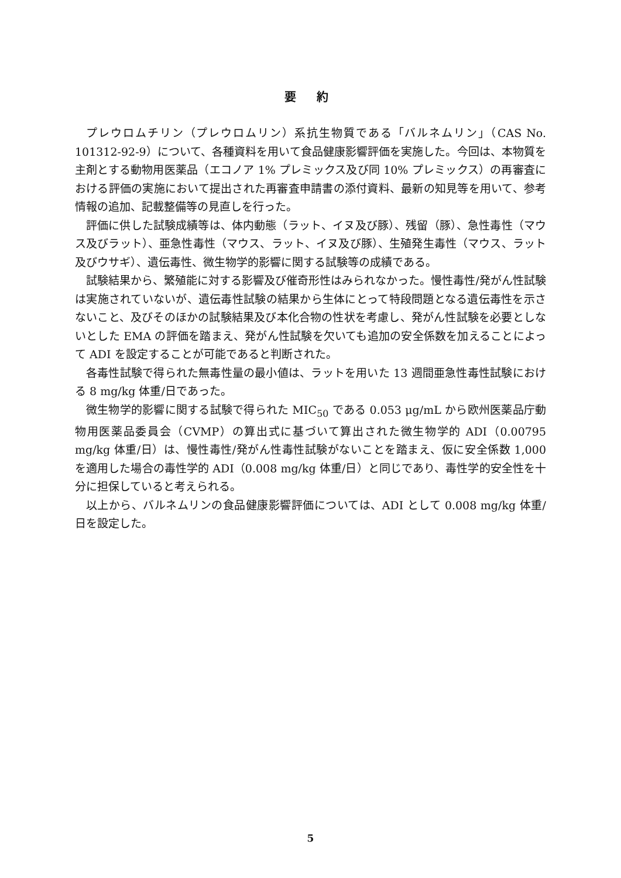要 約
プレウロムチリン（プレウロムリン）系抗生物質である「バルネムリン」（CAS No. 101312-92-9）について、各種資料を用いて食品健康影響評価を実施した。今回は、本物質を主剤とする動物用医薬品（エコノア 1% プレミックス及び同 10% プレミックス）の再審査における評価の実施において提出された再審査申請書の添付資料、最新の知見等を用いて、参考情報の追加、記載整備等の見直しを行った。
評価に供した試験成績等は、体内動態（ラット、イヌ及び豚）、残留（豚）、急性毒性（マウス及びラット）、亜急性毒性（マウス、ラット、イヌ及び豚）、生殖発生毒性（マウス、ラット及びウサギ）、遺伝毒性、微生物学的影響に関する試験等の成績である。
試験結果から、繁殖能に対する影響及び催奇形性はみられなかった。慢性毒性/発がん性試験は実施されていないが、遺伝毒性試験の結果から生体にとって特段問題となる遺伝毒性を示さないこと、及びそのほかの試験結果及び本化合物の性状を考慮し、発がん性試験を必要としないとした EMA の評価を踏まえ、発がん性試験を欠いても追加の安全係数を加えることによって ADI を設定することが可能であると判断された。
各毒性試験で得られた無毒性量の最小値は、ラットを用いた 13 週間亜急性毒性試験における 8 mg/kg 体重/日であった。
微生物学的影響に関する試験で得られた MIC<sub>50</sub> である 0.053 μg/mL から欧州医薬品庁動物用医薬品委員会（CVMP）の算出式に基づいて算出された微生物学的 ADI（0.00795 mg/kg 体重/日）は、慢性毒性/発がん性毒性試験がないことを踏まえ、仮に安全係数 1,000 を適用した場合の毒性学的 ADI（0.008 mg/kg 体重/日）と同じであり、毒性学的安全性を十分に担保していると考えられる。
以上から、バルネムリンの食品健康影響評価については、ADI として 0.008 mg/kg 体重/日を設定した。
5